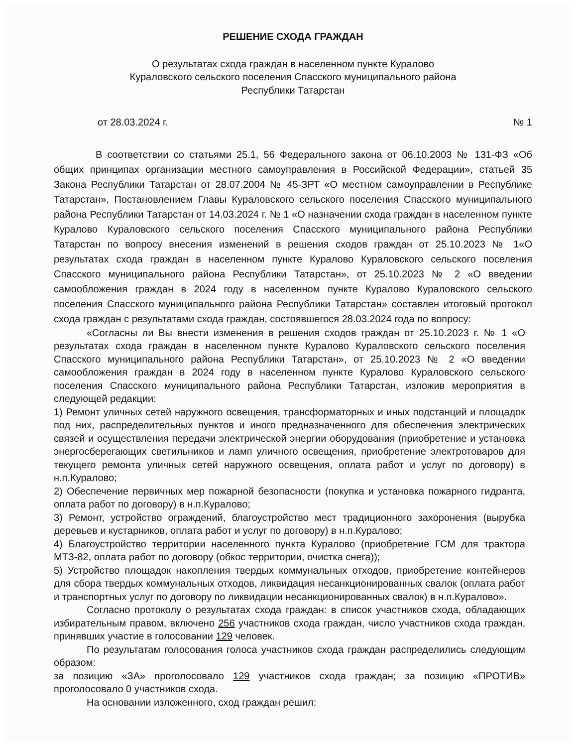РЕШЕНИЕ СХОДА ГРАЖДАН
О результатах схода граждан в населенном пункте Куралово
Кураловского сельского поселения Спасского муниципального района
Республики Татарстан
от 28.03.2024 г. № 1
В соответствии со статьями 25.1, 56 Федерального закона от 06.10.2003 № 131-ФЗ «Об общих принципах организации местного самоуправления в Российской Федерации», статьей 35 Закона Республики Татарстан от 28.07.2004 № 45-ЗРТ «О местном самоуправлении в Республике Татарстан», Постановлением Главы Кураловского сельского поселения Спасского муниципального района Республики Татарстан от 14.03.2024 г. № 1 «О назначении схода граждан в населенном пункте Куралово Кураловского сельского поселения Спасского муниципального района Республики Татарстан по вопросу внесения изменений в решения сходов граждан от 25.10.2023 № 1«О результатах схода граждан в населенном пункте Куралово Кураловского сельского поселения Спасского муниципального района Республики Татарстан», от 25.10.2023 № 2 «О введении самообложения граждан в 2024 году в населенном пункте Куралово Кураловского сельского поселения Спасского муниципального района Республики Татарстан» составлен итоговый протокол схода граждан с результатами схода граждан, состоявшегося 28.03.2024 года по вопросу:
«Согласны ли Вы внести изменения в решения сходов граждан от 25.10.2023 г. № 1 «О результатах схода граждан в населенном пункте Куралово Кураловского сельского поселения Спасского муниципального района Республики Татарстан», от 25.10.2023 № 2 «О введении самообложения граждан в 2024 году в населенном пункте Куралово Кураловского сельского поселения Спасского муниципального района Республики Татарстан, изложив мероприятия в следующей редакции:
1) Ремонт уличных сетей наружного освещения, трансформаторных и иных подстанций и площадок под них, распределительных пунктов и иного предназначенного для обеспечения электрических связей и осуществления передачи электрической энергии оборудования (приобретение и установка энергосберегающих светильников и ламп уличного освещения, приобретение электротоваров для текущего ремонта уличных сетей наружного освещения, оплата работ и услуг по договору) в н.п.Куралово;
2) Обеспечение первичных мер пожарной безопасности (покупка и установка пожарного гидранта, оплата работ по договору) в н.п.Куралово;
3) Ремонт, устройство ограждений, благоустройство мест традиционного захоронения (вырубка деревьев и кустарников, оплата работ и услуг по договору) в н.п.Куралово;
4) Благоустройство территории населенного пункта Куралово (приобретение ГСМ для трактора МТЗ-82, оплата работ по договору (обкос территории, очистка снега));
5) Устройство площадок накопления твердых коммунальных отходов, приобретение контейнеров для сбора твердых коммунальных отходов, ликвидация несанкционированных свалок (оплата работ и транспортных услуг по договору по ликвидации несанкционированных свалок) в н.п.Куралово».
Согласно протоколу о результатах схода граждан: в список участников схода, обладающих избирательным правом, включено 256 участников схода граждан, число участников схода граждан, принявших участие в голосовании 129 человек.
По результатам голосования голоса участников схода граждан распределились следующим образом:
за позицию «ЗА» проголосовало 129 участников схода граждан; за позицию «ПРОТИВ» проголосовало 0 участников схода.
На основании изложенного, сход граждан решил: